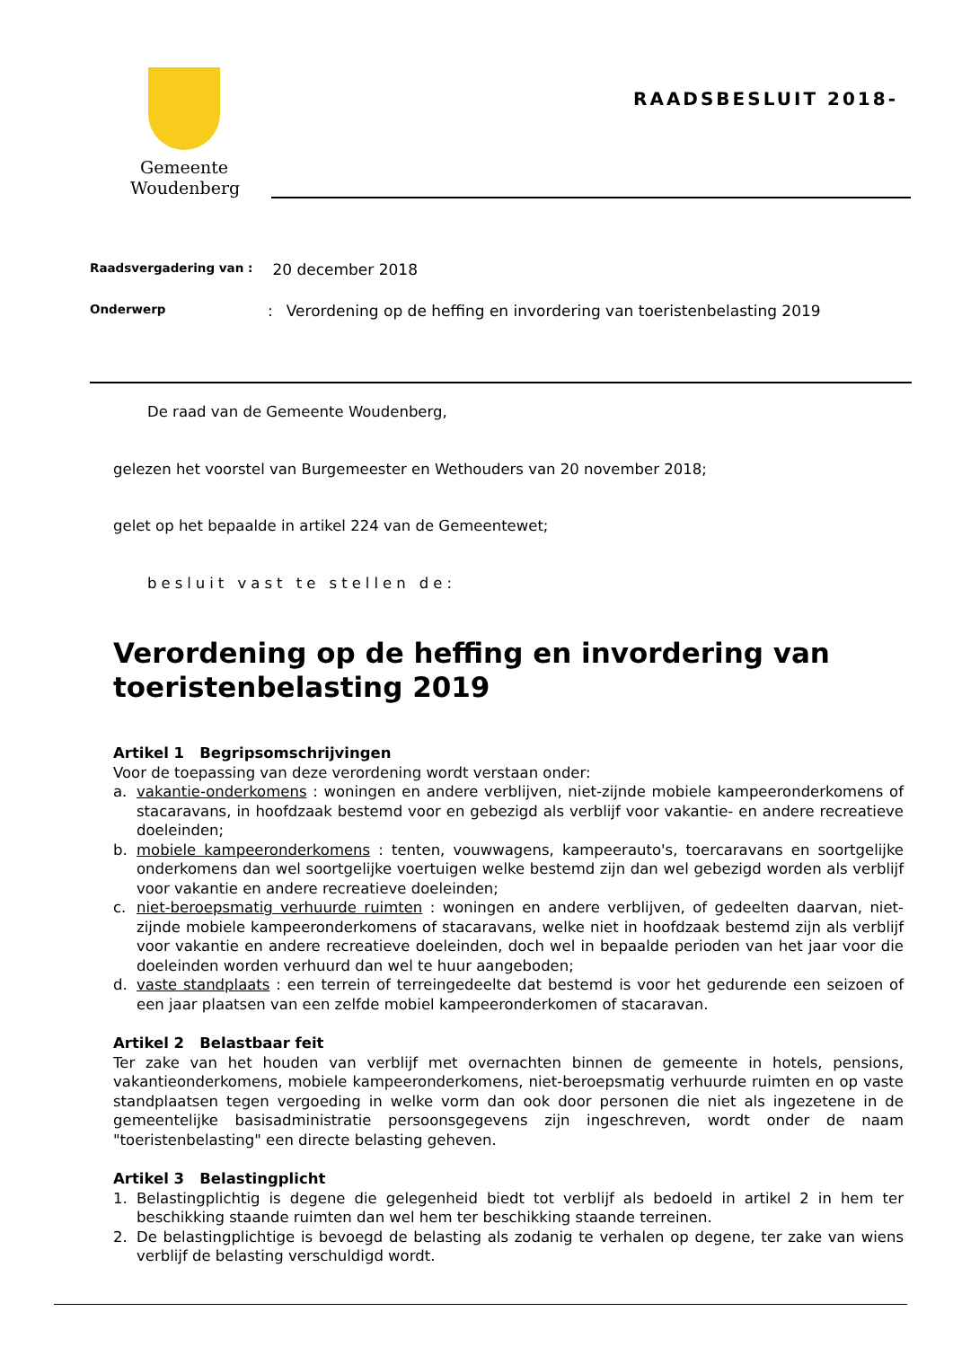Gemeente
Woudenberg
RAADSBESLUIT 2018-
Raadsvergadering van : 20 december 2018
Onderwerp: Verordening op de heffing en invordering van toeristenbelasting 2019
De raad van de Gemeente Woudenberg,
gelezen het voorstel van Burgemeester en Wethouders van 20 november 2018;
gelet op het bepaalde in artikel 224 van de Gemeentewet;
besluit vast te stellen de:
Verordening op de heffing en invordering van toeristenbelasting 2019
Artikel 1 Begripsomschrijvingen
Voor de toepassing van deze verordening wordt verstaan onder:
a. vakantie-onderkomens : woningen en andere verblijven, niet-zijnde mobiele kampeeronderkomens of stacaravans, in hoofdzaak bestemd voor en gebezigd als verblijf voor vakantie- en andere recreatieve doeleinden;
b. mobiele kampeeronderkomens : tenten, vouwwagens, kampeerauto's, toercaravans en soortgelijke onderkomens dan wel soortgelijke voertuigen welke bestemd zijn dan wel gebezigd worden als verblijf voor vakantie en andere recreatieve doeleinden;
c. niet-beroepsmatig verhuurde ruimten : woningen en andere verblijven, of gedeelten daarvan, niet-zijnde mobiele kampeeronderkomens of stacaravans, welke niet in hoofdzaak bestemd zijn als verblijf voor vakantie en andere recreatieve doeleinden, doch wel in bepaalde perioden van het jaar voor die doeleinden worden verhuurd dan wel te huur aangeboden;
d. vaste standplaats : een terrein of terreingedeelte dat bestemd is voor het gedurende een seizoen of een jaar plaatsen van een zelfde mobiel kampeeronderkomen of stacaravan.
Artikel 2 Belastbaar feit
Ter zake van het houden van verblijf met overnachten binnen de gemeente in hotels, pensions, vakantieonderkomens, mobiele kampeeronderkomens, niet-beroepsmatig verhuurde ruimten en op vaste standplaatsen tegen vergoeding in welke vorm dan ook door personen die niet als ingezetene in de gemeentelijke basisadministratie persoonsgegevens zijn ingeschreven, wordt onder de naam "toeristenbelasting" een directe belasting geheven.
Artikel 3 Belastingplicht
1. Belastingplichtig is degene die gelegenheid biedt tot verblijf als bedoeld in artikel 2 in hem ter beschikking staande ruimten dan wel hem ter beschikking staande terreinen.
2. De belastingplichtige is bevoegd de belasting als zodanig te verhalen op degene, ter zake van wiens verblijf de belasting verschuldigd wordt.